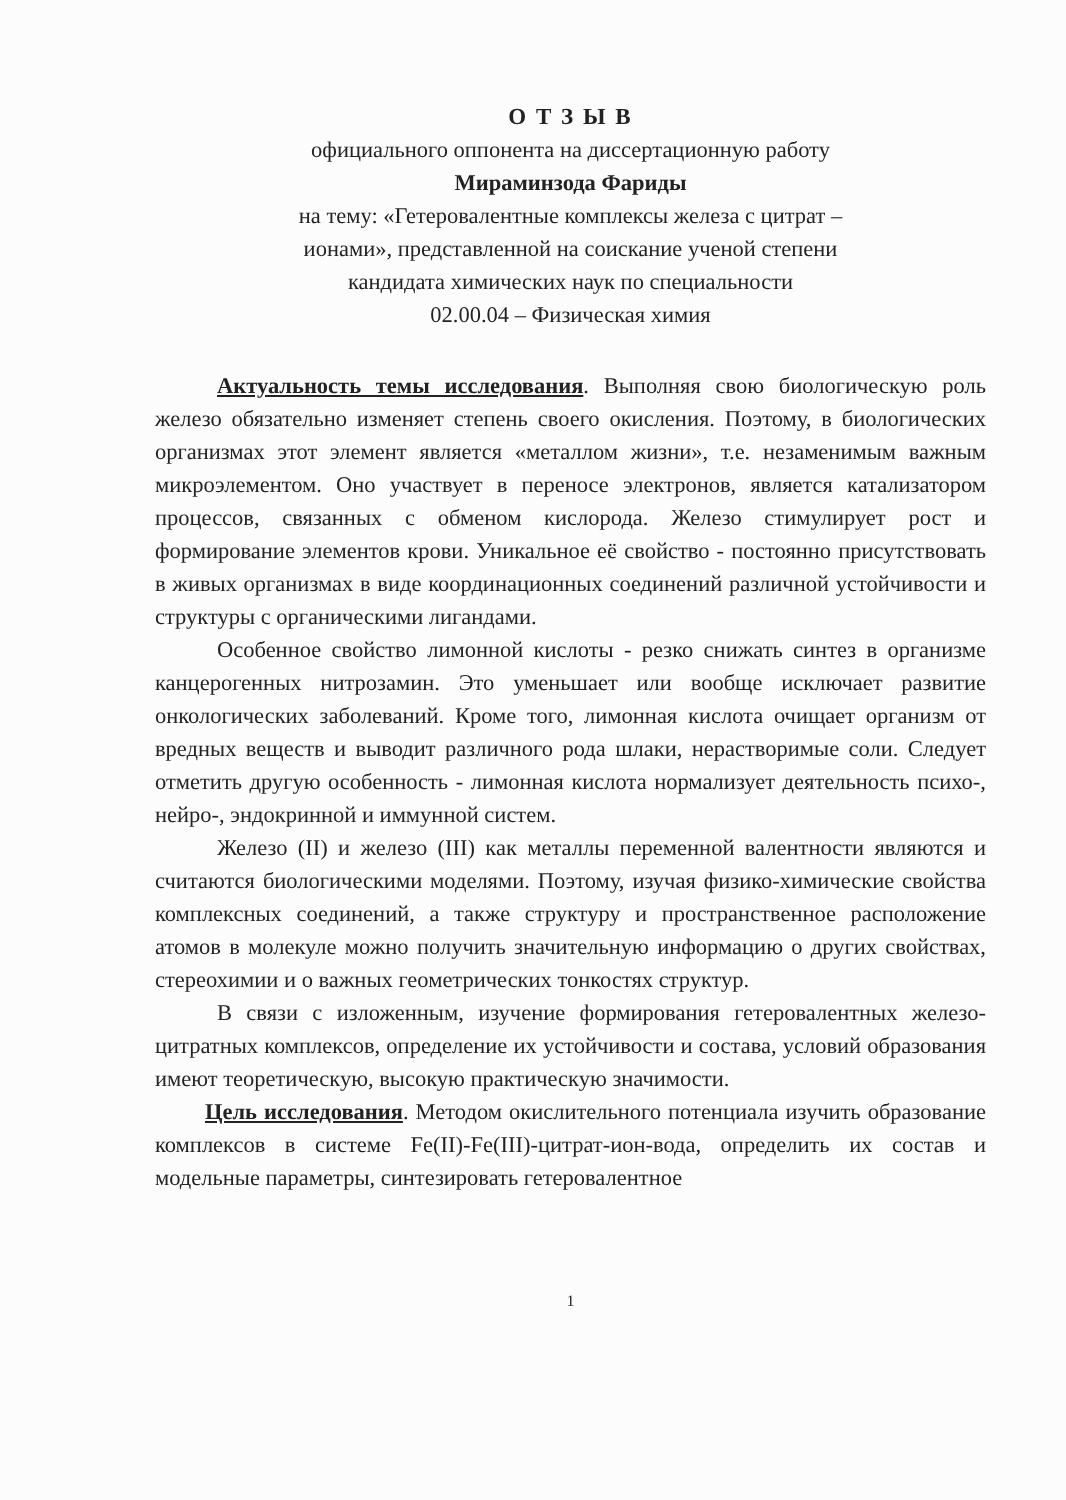О Т З Ы В
официального оппонента на диссертационную работу
Мираминзода Фариды
на тему: «Гетеровалентные комплексы железа с цитрат –
ионами», представленной на соискание ученой степени
кандидата химических наук по специальности
02.00.04 – Физическая химия
Актуальность темы исследования. Выполняя свою биологическую роль железо обязательно изменяет степень своего окисления. Поэтому, в биологических организмах этот элемент является «металлом жизни», т.е. незаменимым важным микроэлементом. Оно участвует в переносе электронов, является катализатором процессов, связанных с обменом кислорода. Железо стимулирует рост и формирование элементов крови. Уникальное её свойство - постоянно присутствовать в живых организмах в виде координационных соединений различной устойчивости и структуры с органическими лигандами.
Особенное свойство лимонной кислоты - резко снижать синтез в организме канцерогенных нитрозамин. Это уменьшает или вообще исключает развитие онкологических заболеваний. Кроме того, лимонная кислота очищает организм от вредных веществ и выводит различного рода шлаки, нерастворимые соли. Следует отметить другую особенность - лимонная кислота нормализует деятельность психо-, нейро-, эндокринной и иммунной систем.
Железо (II) и железо (III) как металлы переменной валентности являются и считаются биологическими моделями. Поэтому, изучая физико-химические свойства комплексных соединений, а также структуру и пространственное расположение атомов в молекуле можно получить значительную информацию о других свойствах, стереохимии и о важных геометрических тонкостях структур.
В связи с изложенным, изучение формирования гетеровалентных железо-цитратных комплексов, определение их устойчивости и состава, условий образования имеют теоретическую, высокую практическую значимости.
Цель исследования. Методом окислительного потенциала изучить образование комплексов в системе Fe(II)-Fe(III)-цитрат-ион-вода, определить их состав и модельные параметры, синтезировать гетеровалентное
1